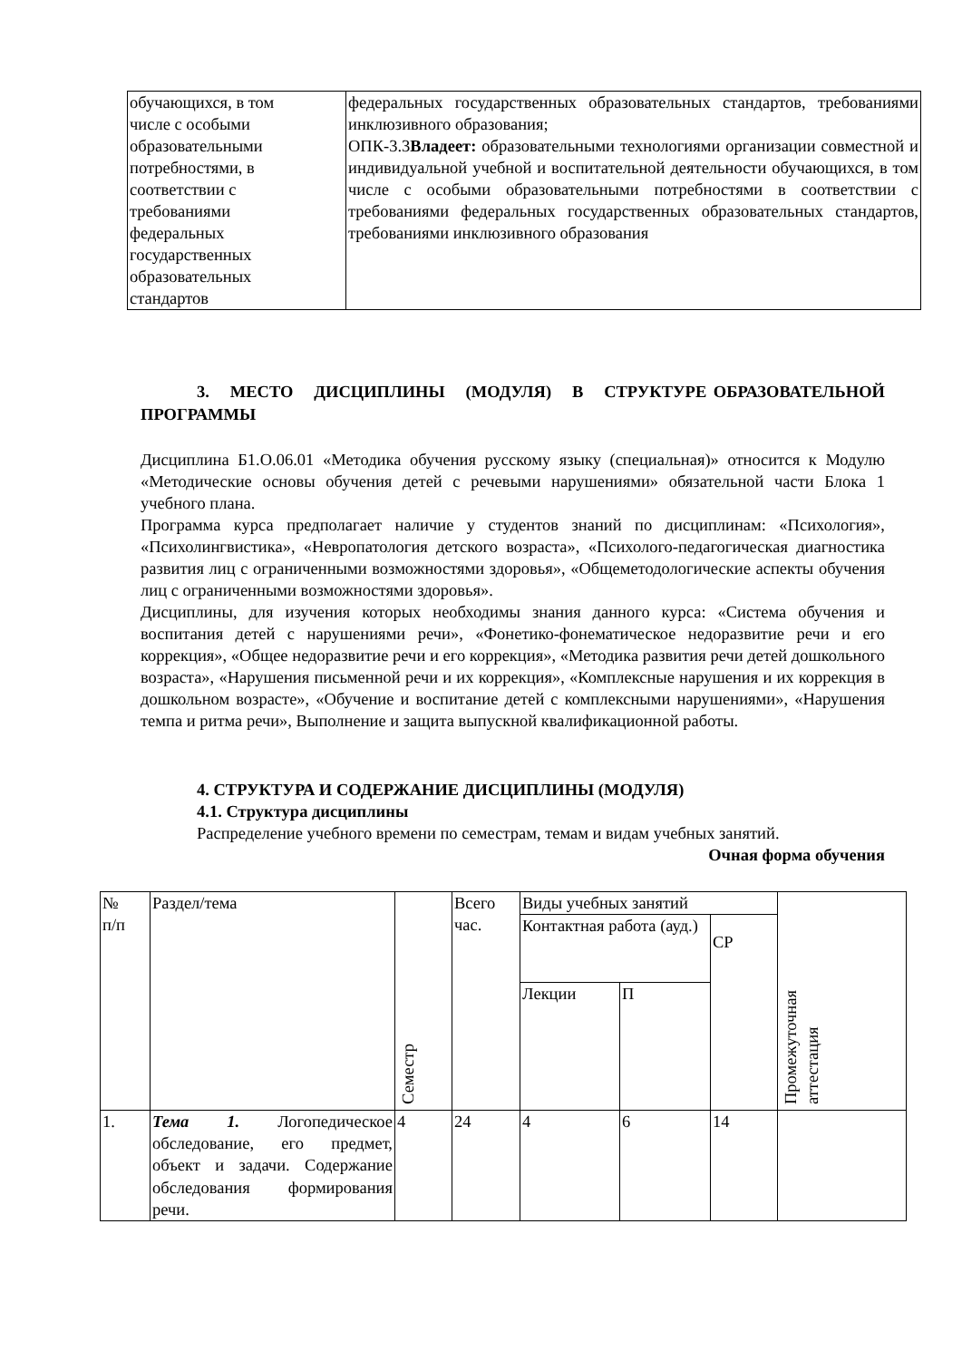| обучающихся, в том числе с особыми образовательными потребностями, в соответствии с требованиями федеральных государственных образовательных стандартов | федеральных государственных образовательных стандартов, требованиями инклюзивного образования; ОПК-3.3 Владеет: образовательными технологиями организации совместной и индивидуальной учебной и воспитательной деятельности обучающихся, в том числе с особыми образовательными потребностями в соответствии с требованиями федеральных государственных образовательных стандартов, требованиями инклюзивного образования |
3. МЕСТО ДИСЦИПЛИНЫ (МОДУЛЯ) В СТРУКТУРЕ ОБРАЗОВАТЕЛЬНОЙ ПРОГРАММЫ
Дисциплина Б1.О.06.01 «Методика обучения русскому языку (специальная)» относится к Модулю «Методические основы обучения детей с речевыми нарушениями» обязательной части Блока 1 учебного плана.
Программа курса предполагает наличие у студентов знаний по дисциплинам: «Психология», «Психолингвистика», «Невропатология детского возраста», «Психолого-педагогическая диагностика развития лиц с ограниченными возможностями здоровья», «Общеметодологические аспекты обучения лиц с ограниченными возможностями здоровья».
Дисциплины, для изучения которых необходимы знания данного курса: «Система обучения и воспитания детей с нарушениями речи», «Фонетико-фонематическое недоразвитие речи и его коррекция», «Общее недоразвитие речи и его коррекция», «Методика развития речи детей дошкольного возраста», «Нарушения письменной речи и их коррекция», «Комплексные нарушения и их коррекция в дошкольном возрасте», «Обучение и воспитание детей с комплексными нарушениями», «Нарушения темпа и ритма речи», Выполнение и защита выпускной квалификационной работы.
4. СТРУКТУРА И СОДЕРЖАНИЕ ДИСЦИПЛИНЫ (МОДУЛЯ)
4.1. Структура дисциплины
Распределение учебного времени по семестрам, темам и видам учебных занятий.
Очная форма обучения
| № п/п | Раздел/тема | Семестр | Всего час. | Виды учебных занятий | | | Промежуточная аттестация |
| | | | | Контактная работа (ауд.) | | СР | |
| | | | | Лекции | П | | |
| 1. | Тема 1. Логопедическое обследование, его предмет, объект и задачи. Содержание обследования формирования речи. | 4 | 24 | 4 | 6 | 14 | |